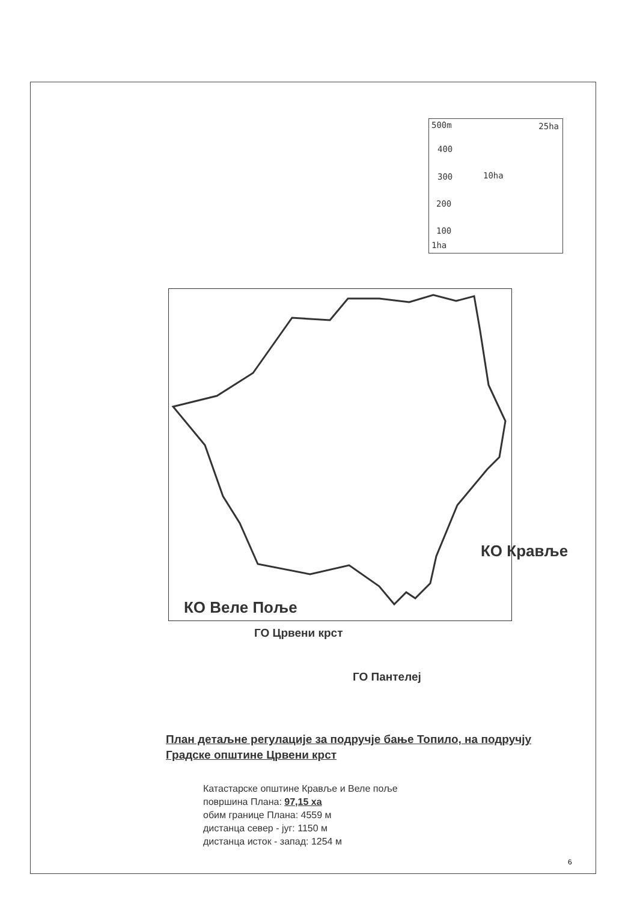500m 25ha
400
300 10ha
200
100
1ha
КО Кравље
КО Веле Поље
ГО Црвени крст
ГО Пантелеј
План детаљне регулације за подручје бање Топило, на подручју Градске општине Црвени крст
Катастарске општине Кравље и Веле поље
површина Плана: 97,15 ха
обим границе Плана: 4559 м
дистанца север - југ: 1150 м
дистанца исток - запад: 1254 м
6